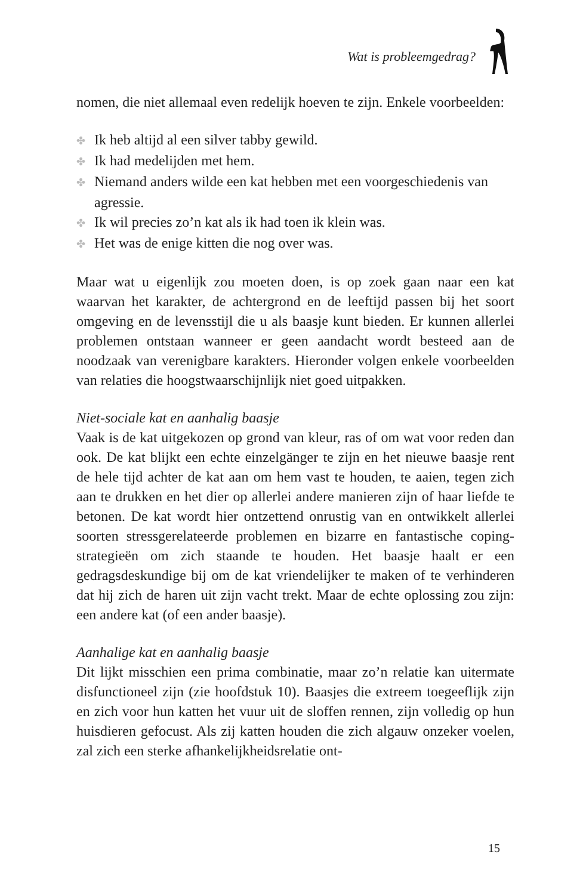Wat is probleemgedrag?
nomen, die niet allemaal even redelijk hoeven te zijn. Enkele voorbeelden:
✤ Ik heb altijd al een silver tabby gewild.
✤ Ik had medelijden met hem.
✤ Niemand anders wilde een kat hebben met een voorgeschiedenis van agressie.
✤ Ik wil precies zo’n kat als ik had toen ik klein was.
✤ Het was de enige kitten die nog over was.
Maar wat u eigenlijk zou moeten doen, is op zoek gaan naar een kat waarvan het karakter, de achtergrond en de leeftijd passen bij het soort omgeving en de levensstijl die u als baasje kunt bieden. Er kunnen allerlei problemen ontstaan wanneer er geen aandacht wordt besteed aan de noodzaak van verenigbare karakters. Hieronder volgen enkele voorbeelden van relaties die hoogstwaarschijnlijk niet goed uitpakken.
Niet-sociale kat en aanhalig baasje
Vaak is de kat uitgekozen op grond van kleur, ras of om wat voor reden dan ook. De kat blijkt een echte einzelgänger te zijn en het nieuwe baasje rent de hele tijd achter de kat aan om hem vast te houden, te aaien, tegen zich aan te drukken en het dier op allerlei andere manieren zijn of haar liefde te betonen. De kat wordt hier ontzettend onrustig van en ontwikkelt allerlei soorten stressgerelateerde problemen en bizarre en fantastische coping-strategieën om zich staande te houden. Het baasje haalt er een gedragsdeskundige bij om de kat vriendelijker te maken of te verhinderen dat hij zich de haren uit zijn vacht trekt. Maar de echte oplossing zou zijn: een andere kat (of een ander baasje).
Aanhalige kat en aanhalig baasje
Dit lijkt misschien een prima combinatie, maar zo’n relatie kan uitermate disfunctioneel zijn (zie hoofdstuk 10). Baasjes die extreem toegeeflijk zijn en zich voor hun katten het vuur uit de sloffen rennen, zijn volledig op hun huisdieren gefocust. Als zij katten houden die zich algauw onzeker voelen, zal zich een sterke afhankelijkheidsrelatie ont-
15